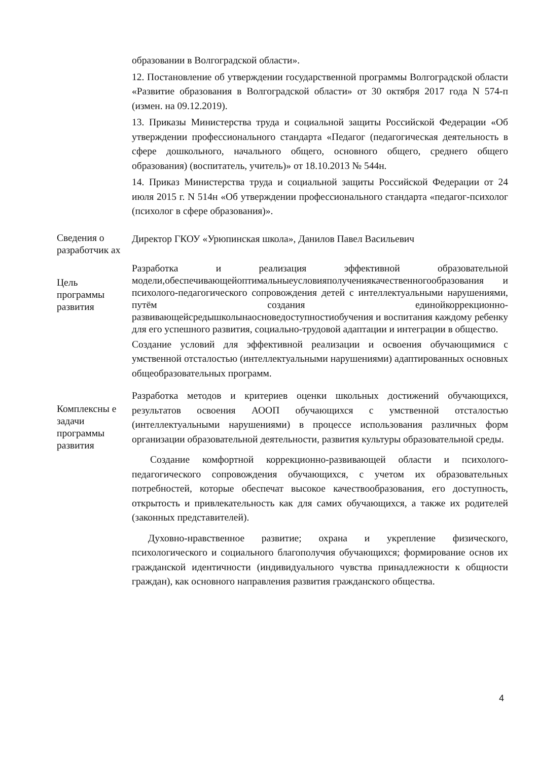| | образовании в Волгоградской области». 12. Постановление об утверждении государственной программы Волгоградской области «Развитие образования в Волгоградской области» от 30 октября 2017 года N 574-п (измен. на 09.12.2019). 13. Приказы Министерства труда и социальной защиты Российской Федерации «Об утверждении профессионального стандарта «Педагог (педагогическая деятельность в сфере дошкольного, начального общего, основного общего, среднего общего образования) (воспитатель, учитель)» от 18.10.2013 № 544н. 14. Приказ Министерства труда и социальной защиты Российской Федерации от 24 июля 2015 г. N 514н «Об утверждении профессионального стандарта «педагог-психолог (психолог в сфере образования)». |
| Сведения о разработчик ах | Директор ГКОУ «Урюпинская школа», Данилов Павел Васильевич |
| Цель программы развития | Разработка и реализация эффективной образовательной модели,обеспечивающейоптимальныеусловияполучениякачественногообразования и психолого-педагогического сопровождения детей с интеллектуальными нарушениями, путём создания единойкоррекционно-развивающейсредышколынаосноведоступностиобучения и воспитания каждому ребенку для его успешного развития, социально-трудовой адаптации и интеграции в общество. Создание условий для эффективной реализации и освоения обучающимися с умственной отсталостью (интеллектуальными нарушениями) адаптированных основных общеобразовательных программ. |
| Комплексны е задачи программы развития | Разработка методов и критериев оценки школьных достижений обучающихся, результатов освоения АООП обучающихся с умственной отсталостью (интеллектуальными нарушениями) в процессе использования различных форм организации образовательной деятельности, развития культуры образовательной среды. Создание комфортной коррекционно-развивающей области и психолого-педагогического сопровождения обучающихся, с учетом их образовательных потребностей, которые обеспечат высокое качествообразования, его доступность, открытость и привлекательность как для самих обучающихся, а также их родителей (законных представителей). Духовно-нравственное развитие; охрана и укрепление физического, психологического и социального благополучия обучающихся; формирование основ их гражданской идентичности (индивидуального чувства принадлежности к общности граждан), как основного направления развития гражданского общества. |
4